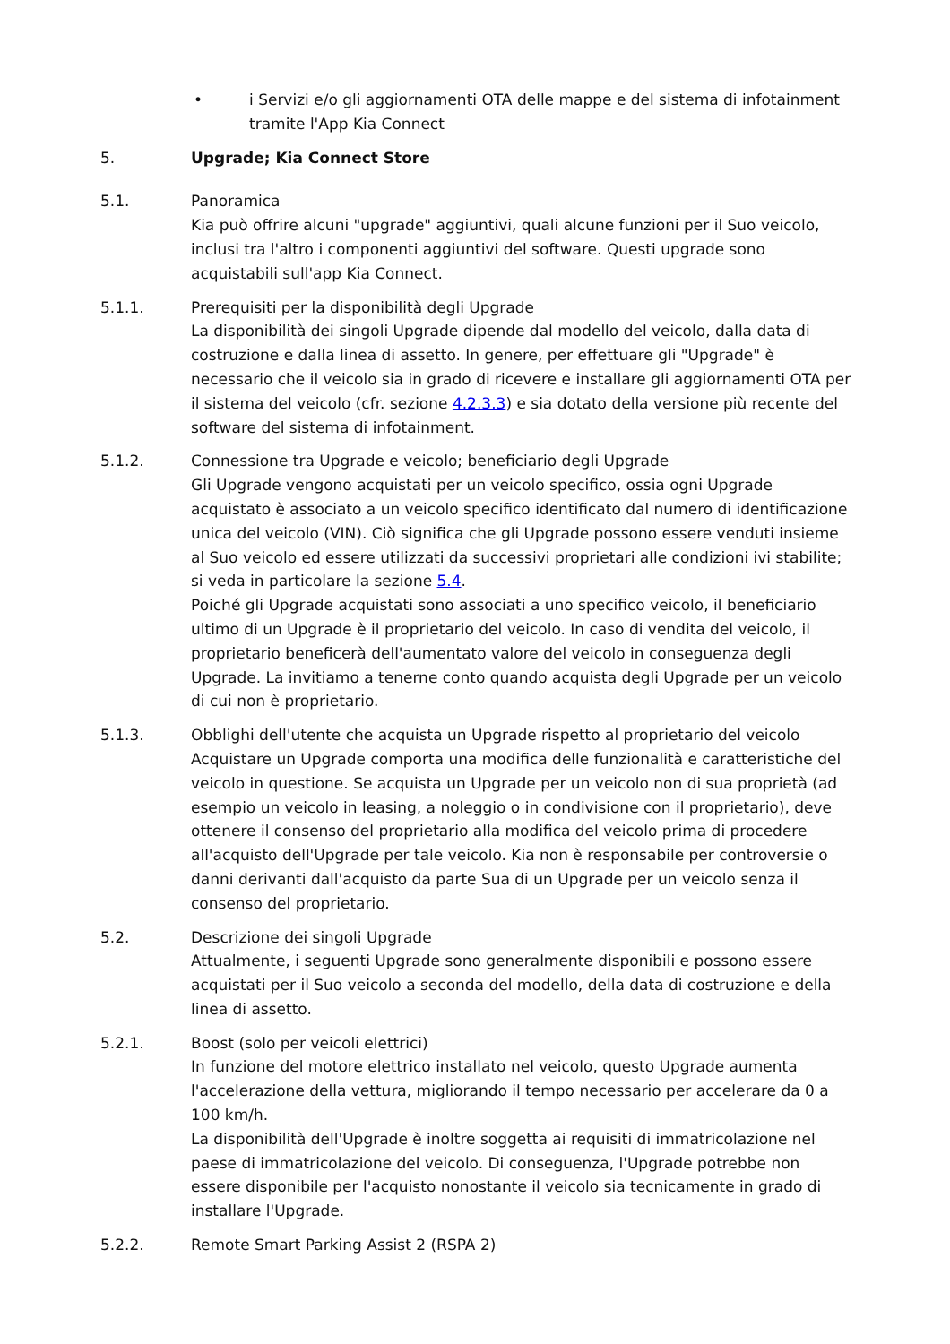• i Servizi e/o gli aggiornamenti OTA delle mappe e del sistema di infotainment tramite l'App Kia Connect
5. Upgrade; Kia Connect Store
5.1. Panoramica
Kia può offrire alcuni "upgrade" aggiuntivi, quali alcune funzioni per il Suo veicolo, inclusi tra l'altro i componenti aggiuntivi del software. Questi upgrade sono acquistabili sull'app Kia Connect.
5.1.1. Prerequisiti per la disponibilità degli Upgrade
La disponibilità dei singoli Upgrade dipende dal modello del veicolo, dalla data di costruzione e dalla linea di assetto. In genere, per effettuare gli "Upgrade" è necessario che il veicolo sia in grado di ricevere e installare gli aggiornamenti OTA per il sistema del veicolo (cfr. sezione 4.2.3.3) e sia dotato della versione più recente del software del sistema di infotainment.
5.1.2. Connessione tra Upgrade e veicolo; beneficiario degli Upgrade
Gli Upgrade vengono acquistati per un veicolo specifico, ossia ogni Upgrade acquistato è associato a un veicolo specifico identificato dal numero di identificazione unica del veicolo (VIN). Ciò significa che gli Upgrade possono essere venduti insieme al Suo veicolo ed essere utilizzati da successivi proprietari alle condizioni ivi stabilite; si veda in particolare la sezione 5.4.
Poiché gli Upgrade acquistati sono associati a uno specifico veicolo, il beneficiario ultimo di un Upgrade è il proprietario del veicolo. In caso di vendita del veicolo, il proprietario beneficerà dell'aumentato valore del veicolo in conseguenza degli Upgrade. La invitiamo a tenerne conto quando acquista degli Upgrade per un veicolo di cui non è proprietario.
5.1.3. Obblighi dell'utente che acquista un Upgrade rispetto al proprietario del veicolo
Acquistare un Upgrade comporta una modifica delle funzionalità e caratteristiche del veicolo in questione. Se acquista un Upgrade per un veicolo non di sua proprietà (ad esempio un veicolo in leasing, a noleggio o in condivisione con il proprietario), deve ottenere il consenso del proprietario alla modifica del veicolo prima di procedere all'acquisto dell'Upgrade per tale veicolo. Kia non è responsabile per controversie o danni derivanti dall'acquisto da parte Sua di un Upgrade per un veicolo senza il consenso del proprietario.
5.2. Descrizione dei singoli Upgrade
Attualmente, i seguenti Upgrade sono generalmente disponibili e possono essere acquistati per il Suo veicolo a seconda del modello, della data di costruzione e della linea di assetto.
5.2.1. Boost (solo per veicoli elettrici)
In funzione del motore elettrico installato nel veicolo, questo Upgrade aumenta l'accelerazione della vettura, migliorando il tempo necessario per accelerare da 0 a 100 km/h.
La disponibilità dell'Upgrade è inoltre soggetta ai requisiti di immatricolazione nel paese di immatricolazione del veicolo. Di conseguenza, l'Upgrade potrebbe non essere disponibile per l'acquisto nonostante il veicolo sia tecnicamente in grado di installare l'Upgrade.
5.2.2. Remote Smart Parking Assist 2 (RSPA 2)